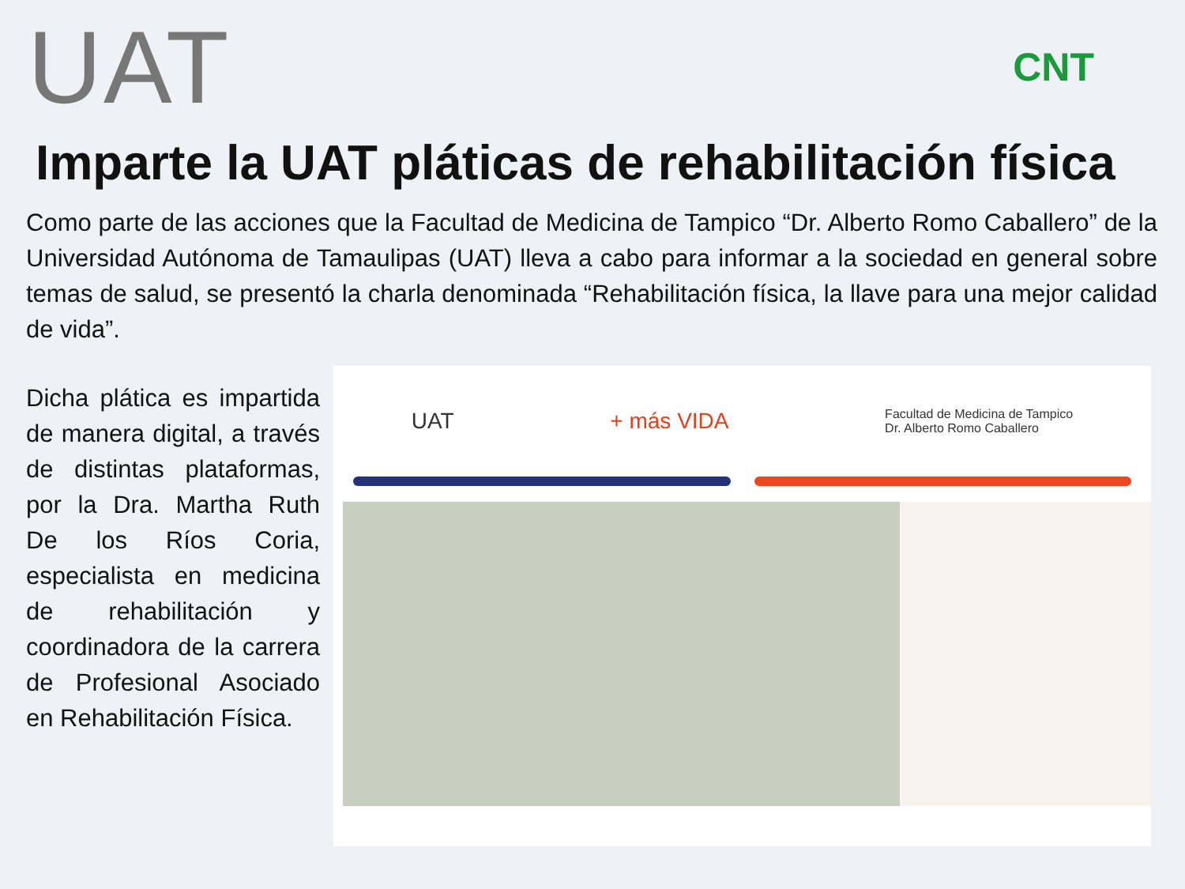UAT
CNT
Imparte la UAT pláticas de rehabilitación física
Como parte de las acciones que la Facultad de Medicina de Tampico “Dr. Alberto Romo Caballero” de la Universidad Autónoma de Tamaulipas (UAT) lleva a cabo para informar a la sociedad en general sobre temas de salud, se presentó la charla denominada “Rehabilitación física, la llave para una mejor calidad de vida”.
Dicha plática es impartida de manera digital, a través de distintas plataformas, por la Dra. Martha Ruth De los Ríos Coria, especialista en medicina de rehabilitación y coordinadora de la carrera de Profesional Asociado en Rehabilitación Física.
UAT + más VIDA Facultad de Medicina de Tampico
Dr. Alberto Romo Caballero